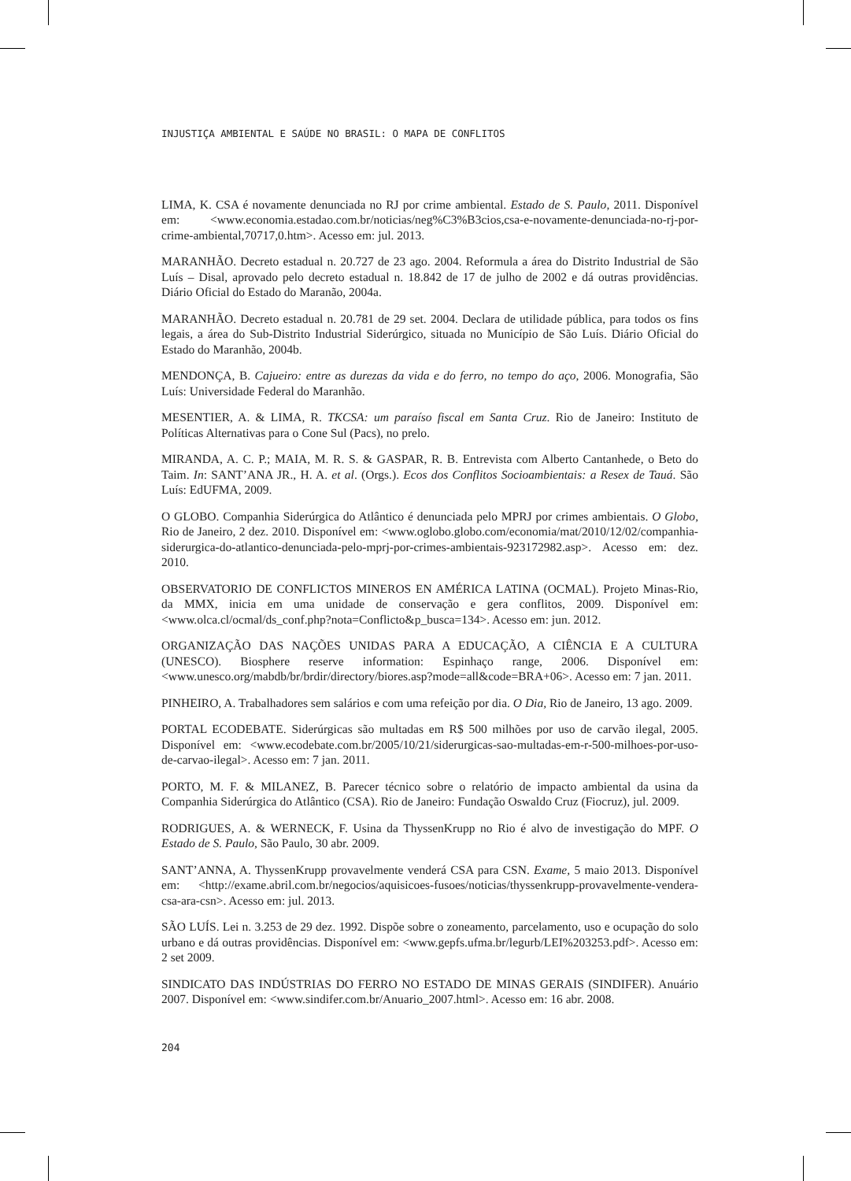INJUSTIÇA AMBIENTAL E SAÚDE NO BRASIL: O MAPA DE CONFLITOS
LIMA, K. CSA é novamente denunciada no RJ por crime ambiental. Estado de S. Paulo, 2011. Disponível em: <www.economia.estadao.com.br/noticias/neg%C3%B3cios,csa-e-novamente-denunciada-no-rj-por-crime-ambiental,70717,0.htm>. Acesso em: jul. 2013.
MARANHÃO. Decreto estadual n. 20.727 de 23 ago. 2004. Reformula a área do Distrito Industrial de São Luís – Disal, aprovado pelo decreto estadual n. 18.842 de 17 de julho de 2002 e dá outras providências. Diário Oficial do Estado do Maranão, 2004a.
MARANHÃO. Decreto estadual n. 20.781 de 29 set. 2004. Declara de utilidade pública, para todos os fins legais, a área do Sub-Distrito Industrial Siderúrgico, situada no Município de São Luís. Diário Oficial do Estado do Maranhão, 2004b.
MENDONÇA, B. Cajueiro: entre as durezas da vida e do ferro, no tempo do aço, 2006. Monografia, São Luís: Universidade Federal do Maranhão.
MESENTIER, A. & LIMA, R. TKCSA: um paraíso fiscal em Santa Cruz. Rio de Janeiro: Instituto de Políticas Alternativas para o Cone Sul (Pacs), no prelo.
MIRANDA, A. C. P.; MAIA, M. R. S. & GASPAR, R. B. Entrevista com Alberto Cantanhede, o Beto do Taim. In: SANT’ANA JR., H. A. et al. (Orgs.). Ecos dos Conflitos Socioambientais: a Resex de Tauá. São Luís: EdUFMA, 2009.
O GLOBO. Companhia Siderúrgica do Atlântico é denunciada pelo MPRJ por crimes ambientais. O Globo, Rio de Janeiro, 2 dez. 2010. Disponível em: <www.oglobo.globo.com/economia/mat/2010/12/02/companhia-siderurgica-do-atlantico-denunciada-pelo-mprj-por-crimes-ambientais-923172982.asp>. Acesso em: dez. 2010.
OBSERVATORIO DE CONFLICTOS MINEROS EN AMÉRICA LATINA (OCMAL). Projeto Minas-Rio, da MMX, inicia em uma unidade de conservação e gera conflitos, 2009. Disponível em: <www.olca.cl/ocmal/ds_conf.php?nota=Conflicto&p_busca=134>. Acesso em: jun. 2012.
ORGANIZAÇÃO DAS NAÇÕES UNIDAS PARA A EDUCAÇÃO, A CIÊNCIA E A CULTURA (UNESCO). Biosphere reserve information: Espinhaço range, 2006. Disponível em: <www.unesco.org/mabdb/br/brdir/directory/biores.asp?mode=all&code=BRA+06>. Acesso em: 7 jan. 2011.
PINHEIRO, A. Trabalhadores sem salários e com uma refeição por dia. O Dia, Rio de Janeiro, 13 ago. 2009.
PORTAL ECODEBATE. Siderúrgicas são multadas em R$ 500 milhões por uso de carvão ilegal, 2005. Disponível em: <www.ecodebate.com.br/2005/10/21/siderurgicas-sao-multadas-em-r-500-milhoes-por-uso-de-carvao-ilegal>. Acesso em: 7 jan. 2011.
PORTO, M. F. & MILANEZ, B. Parecer técnico sobre o relatório de impacto ambiental da usina da Companhia Siderúrgica do Atlântico (CSA). Rio de Janeiro: Fundação Oswaldo Cruz (Fiocruz), jul. 2009.
RODRIGUES, A. & WERNECK, F. Usina da ThyssenKrupp no Rio é alvo de investigação do MPF. O Estado de S. Paulo, São Paulo, 30 abr. 2009.
SANT’ANNA, A. ThyssenKrupp provavelmente venderá CSA para CSN. Exame, 5 maio 2013. Disponível em: <http://exame.abril.com.br/negocios/aquisicoes-fusoes/noticias/thyssenkrupp-provavelmente-vendera-csa-ara-csn>. Acesso em: jul. 2013.
SÃO LUÍS. Lei n. 3.253 de 29 dez. 1992. Dispõe sobre o zoneamento, parcelamento, uso e ocupação do solo urbano e dá outras providências. Disponível em: <www.gepfs.ufma.br/legurb/LEI%203253.pdf>. Acesso em: 2 set 2009.
SINDICATO DAS INDÚSTRIAS DO FERRO NO ESTADO DE MINAS GERAIS (SINDIFER). Anuário 2007. Disponível em: <www.sindifer.com.br/Anuario_2007.html>. Acesso em: 16 abr. 2008.
204